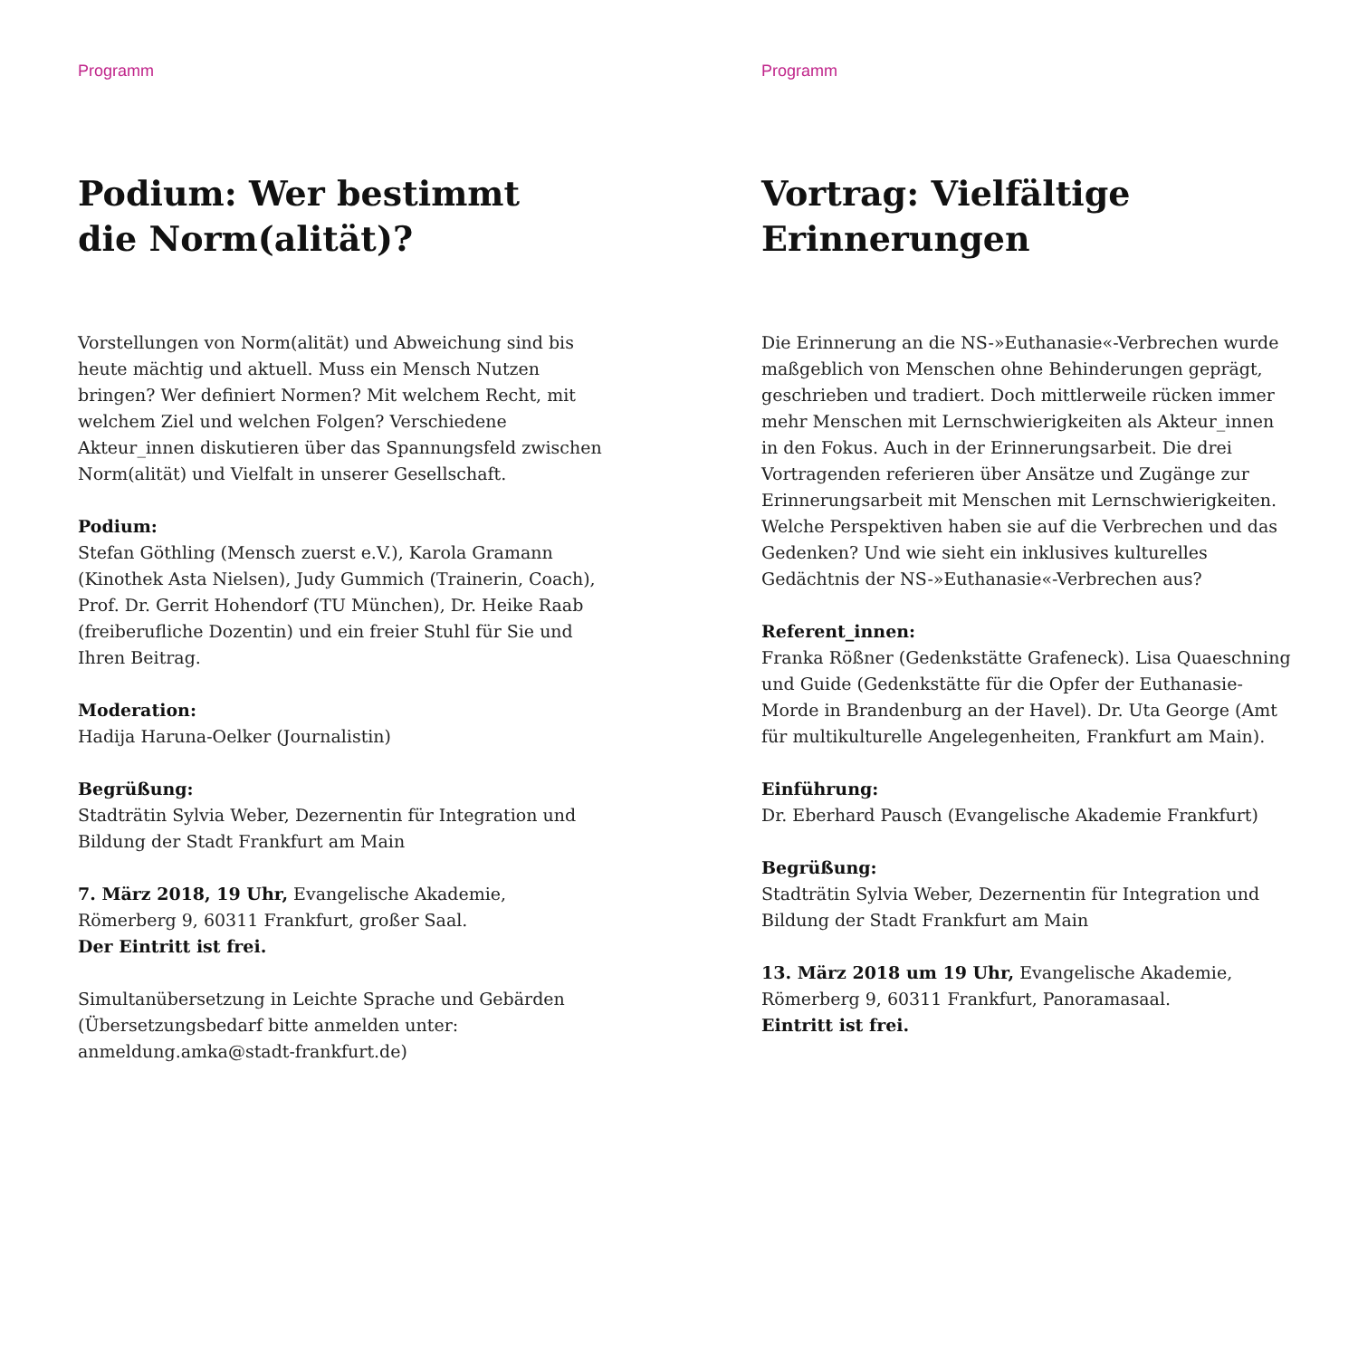Programm
Podium: Wer bestimmt
die Norm(alität)?
Vorstellungen von Norm(alität) und Abweichung sind bis heute mächtig und aktuell. Muss ein Mensch Nutzen bringen? Wer definiert Normen? Mit welchem Recht, mit welchem Ziel und welchen Folgen? Verschiedene Akteur_innen diskutieren über das Spannungsfeld zwischen Norm(alität) und Vielfalt in unserer Gesellschaft.
Podium:
Stefan Göthling (Mensch zuerst e.V.), Karola Gramann (Kinothek Asta Nielsen), Judy Gummich (Trainerin, Coach), Prof. Dr. Gerrit Hohendorf (TU München), Dr. Heike Raab (freiberufliche Dozentin) und ein freier Stuhl für Sie und Ihren Beitrag.
Moderation:
Hadija Haruna-Oelker (Journalistin)
Begrüßung:
Stadträtin Sylvia Weber, Dezernentin für Integration und Bildung der Stadt Frankfurt am Main
7. März 2018, 19 Uhr, Evangelische Akademie,
Römerberg 9, 60311 Frankfurt, großer Saal.
Der Eintritt ist frei.
Simultanübersetzung in Leichte Sprache und Gebärden (Übersetzungsbedarf bitte anmelden unter: anmeldung.amka@stadt-frankfurt.de)
Programm
Vortrag: Vielfältige
Erinnerungen
Die Erinnerung an die NS-»Euthanasie«-Verbrechen wurde maßgeblich von Menschen ohne Behinderungen geprägt, geschrieben und tradiert. Doch mittlerweile rücken immer mehr Menschen mit Lernschwierigkeiten als Akteur_innen in den Fokus. Auch in der Erinnerungsarbeit. Die drei Vortragenden referieren über Ansätze und Zugänge zur Erinnerungsarbeit mit Menschen mit Lernschwierigkeiten. Welche Perspektiven haben sie auf die Verbrechen und das Gedenken? Und wie sieht ein inklusives kulturelles Gedächtnis der NS-»Euthanasie«-Verbrechen aus?
Referent_innen:
Franka Rößner (Gedenkstätte Grafeneck). Lisa Quaeschning und Guide (Gedenkstätte für die Opfer der Euthanasie-Morde in Brandenburg an der Havel). Dr. Uta George (Amt für multikulturelle Angelegenheiten, Frankfurt am Main).
Einführung:
Dr. Eberhard Pausch (Evangelische Akademie Frankfurt)
Begrüßung:
Stadträtin Sylvia Weber, Dezernentin für Integration und Bildung der Stadt Frankfurt am Main
13. März 2018 um 19 Uhr, Evangelische Akademie,
Römerberg 9, 60311 Frankfurt, Panoramasaal.
Eintritt ist frei.